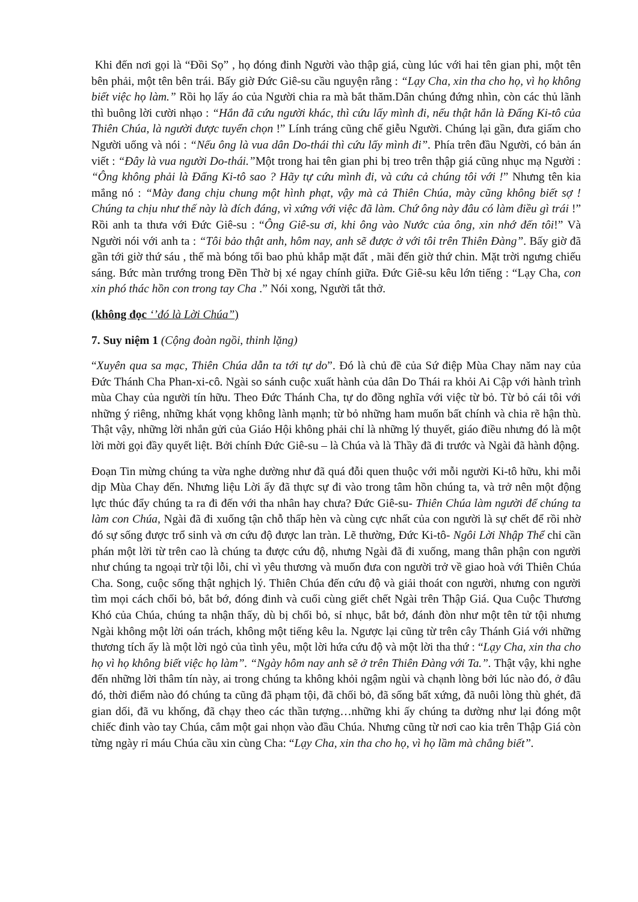Khi đến nơi gọi là “Đồi Sọ” , họ đóng đinh Người vào thập giá, cùng lúc với hai tên gian phi, một tên bên phải, một tên bên trái. Bấy giờ Đức Giê-su cầu nguyện rằng : “Lạy Cha, xin tha cho họ, vì họ không biết việc họ làm.” Rồi họ lấy áo của Người chia ra mà bắt thăm.Dân chúng đứng nhìn, còn các thủ lãnh thì buông lời cười nhạo : “Hắn đã cứu người khác, thì cứu lấy mình đi, nếu thật hắn là Đấng Ki-tô của Thiên Chúa, là người được tuyển chọn !” Lính tráng cũng chế giễu Người. Chúng lại gần, đưa giấm cho Người uống và nói : “Nếu ông là vua dân Do-thái thì cứu lấy mình đi”. Phía trên đầu Người, có bản án viết : “Đây là vua người Do-thái.”Một trong hai tên gian phi bị treo trên thập giá cũng nhục mạ Người : “Ông không phải là Đấng Ki-tô sao ? Hãy tự cứu mình đi, và cứu cả chúng tôi với !” Nhưng tên kia mắng nó : “Mày đang chịu chung một hình phạt, vậy mà cả Thiên Chúa, mày cũng không biết sợ ! Chúng ta chịu như thế này là đích đáng, vì xứng với việc đã làm. Chứ ông này đâu có làm điều gì trái !” Rồi anh ta thưa với Đức Giê-su : “Ông Giê-su ơi, khi ông vào Nước của ông, xin nhớ đến tôi!” Và Người nói với anh ta : “Tôi bảo thật anh, hôm nay, anh sẽ được ở với tôi trên Thiên Đàng”. Bấy giờ đã gần tới giờ thứ sáu , thế mà bóng tối bao phủ khắp mặt đất , mãi đến giờ thứ chin. Mặt trời ngưng chiếu sáng. Bức màn trướng trong Đền Thờ bị xé ngay chính giữa. Đức Giê-su kêu lớn tiếng : “Lạy Cha, con xin phó thác hồn con trong tay Cha .” Nói xong, Người tắt thở.
(không đọc ‘’đó là Lời Chúa”)
7. Suy niệm 1 (Cộng đoàn ngồi, thinh lặng)
“Xuyên qua sa mạc, Thiên Chúa dẫn ta tới tự do”. Đó là chủ đề của Sứ điệp Mùa Chay năm nay của Đức Thánh Cha Phan-xi-cô. Ngài so sánh cuộc xuất hành của dân Do Thái ra khỏi Ai Cập với hành trình mùa Chay của người tín hữu. Theo Đức Thánh Cha, tự do đồng nghĩa với việc từ bỏ. Từ bỏ cái tôi với những ý riêng, những khát vọng không lành mạnh; từ bỏ những ham muốn bất chính và chia rẽ hận thù. Thật vậy, những lời nhắn gửi của Giáo Hội không phải chỉ là những lý thuyết, giáo điều nhưng đó là một lời mời gọi đầy quyết liệt. Bởi chính Đức Giê-su – là Chúa và là Thầy đã đi trước và Ngài đã hành động.
Đoạn Tin mừng chúng ta vừa nghe dường như đã quá đỗi quen thuộc với mỗi người Ki-tô hữu, khi mỗi dịp Mùa Chay đến. Nhưng liệu Lời ấy đã thực sự đi vào trong tâm hồn chúng ta, và trở nên một động lực thúc đẩy chúng ta ra đi đến với tha nhân hay chưa? Đức Giê-su- Thiên Chúa làm người để chúng ta làm con Chúa, Ngài đã đi xuống tận chỗ thấp hèn và cùng cực nhất của con người là sự chết để rồi nhờ đó sự sống được trổ sinh và ơn cứu độ được lan tràn. Lẽ thường, Đức Ki-tô- Ngôi Lời Nhập Thể chỉ cần phán một lời từ trên cao là chúng ta được cứu độ, nhưng Ngài đã đi xuống, mang thân phận con người như chúng ta ngoại trừ tội lỗi, chỉ vì yêu thương và muốn đưa con người trở về giao hoà với Thiên Chúa Cha. Song, cuộc sống thật nghịch lý. Thiên Chúa đến cứu độ và giải thoát con người, nhưng con người tìm mọi cách chối bỏ, bắt bớ, đóng đinh và cuối cùng giết chết Ngài trên Thập Giá. Qua Cuộc Thương Khó của Chúa, chúng ta nhận thấy, dù bị chối bỏ, sỉ nhục, bắt bớ, đánh đòn như một tên tử tội nhưng Ngài không một lời oán trách, không một tiếng kêu la. Ngược lại cũng từ trên cây Thánh Giá với những thương tích ấy là một lời ngỏ của tình yêu, một lời hứa cứu độ và một lời tha thứ : “Lạy Cha, xin tha cho họ vì họ không biết việc họ làm”. “Ngày hôm nay anh sẽ ở trên Thiên Đàng với Ta.”. Thật vậy, khi nghe đến những lời thâm tín này, ai trong chúng ta không khỏi ngậm ngùi và chạnh lòng bởi lúc nào đó, ở đâu đó, thời điểm nào đó chúng ta cũng đã phạm tội, đã chối bỏ, đã sống bất xứng, đã nuôi lòng thù ghét, đã gian dối, đã vu khống, đã chạy theo các thần tượng…những khi ấy chúng ta dường như lại đóng một chiếc đinh vào tay Chúa, cắm một gai nhọn vào đầu Chúa. Nhưng cũng từ nơi cao kia trên Thập Giá còn từng ngày rỉ máu Chúa cầu xin cùng Cha: “Lạy Cha, xin tha cho họ, vì họ lầm mà chẳng biết”.